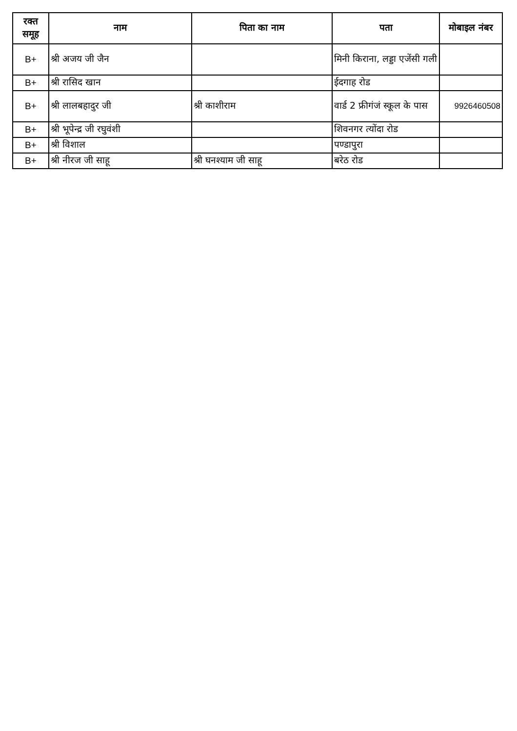| रक्त समूह | नाम | पिता का नाम | पता | मोबाइल नंबर |
| --- | --- | --- | --- | --- |
| B+ | श्री अजय जी जैन | | मिनी किराना, लड्डा एजेंसी गली | |
| B+ | श्री रासिद खान | | ईदगाह रोड | |
| B+ | श्री लालबहादुर जी | श्री काशीराम | वार्ड 2 फ्रीगंजं स्कूल के पास | 9926460508 |
| B+ | श्री भूपेन्द्र जी रघुवंशी | | शिवनगर त्योंदा रोड | |
| B+ | श्री विशाल | | पण्डापुरा | |
| B+ | श्री नीरज जी साहू | श्री घनश्याम जी साहू | बरेठ रोड | |